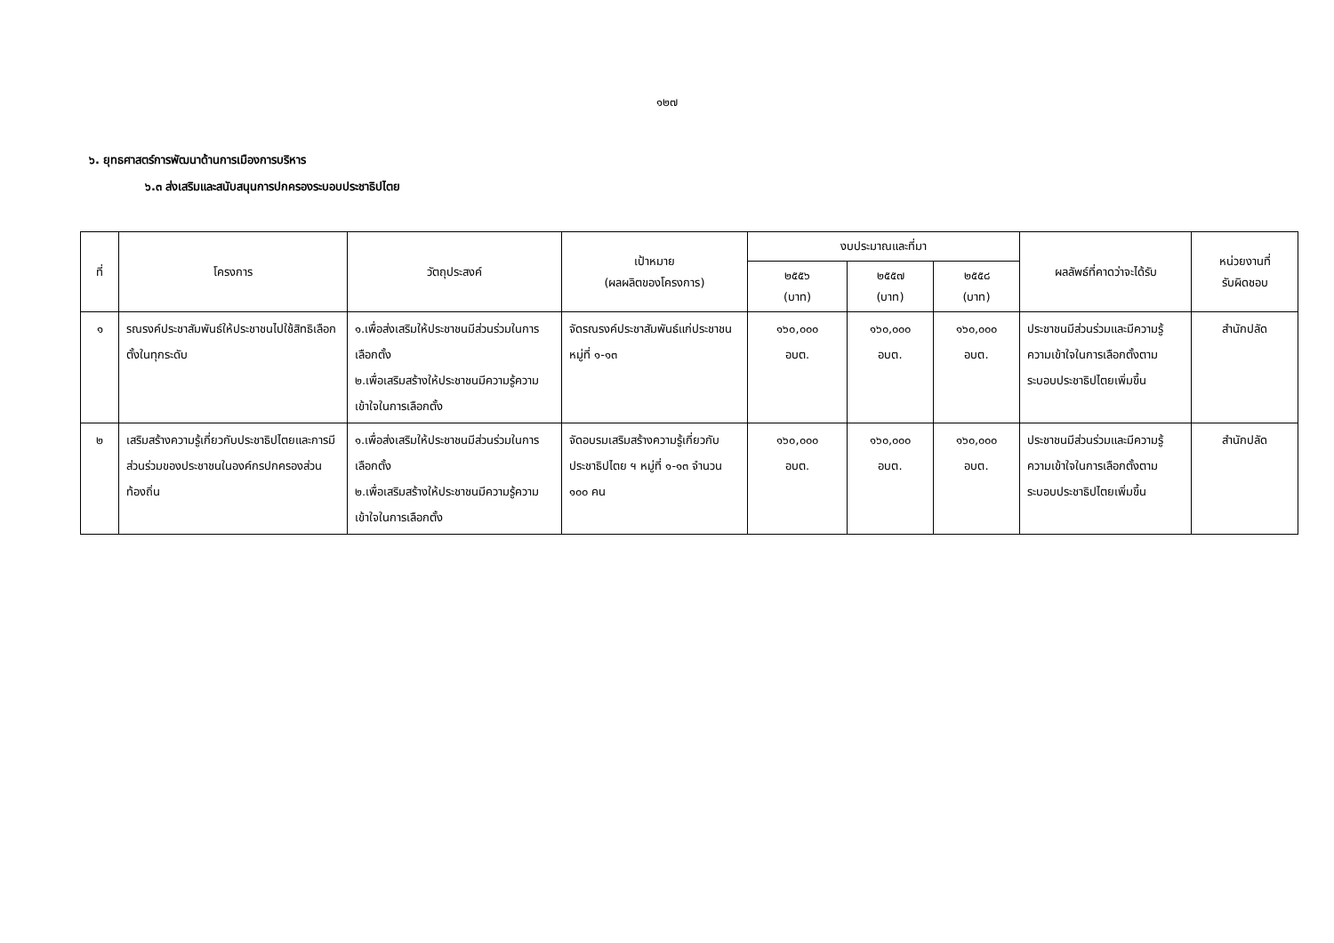๑๒๗
๖. ยุทธศาสตร์การพัฒนาด้านการเมืองการบริหาร
๖.๓ ส่งเสริมและสนับสนุนการปกครองระบอบประชาธิปไตย
| ที่ | โครงการ | วัตถุประสงค์ | เป้าหมาย (ผลผลิตของโครงการ) | งบประมาณและที่มา | | | ผลลัพธ์ที่คาดว่าจะได้รับ | หน่วยงานที่ รับผิดชอบ |
| --- | --- | --- | --- | --- | --- | --- | --- | --- |
| | | | | ๒๕๕๖ (บาท) | ๒๕๕๗ (บาท) | ๒๕๕๘ (บาท) | | |
| ๑ | รณรงค์ประชาสัมพันธ์ให้ประชาชนไปใช้สิทธิเลือกตั้งในทุกระดับ | ๑.เพื่อส่งเสริมให้ประชาชนมีส่วนร่วมในการเลือกตั้ง ๒.เพื่อเสริมสร้างให้ประชาชนมีความรู้ความเข้าใจในการเลือกตั้ง | จัดรณรงค์ประชาสัมพันธ์แก่ประชาชน หมู่ที่ ๑-๑๓ | ๑๖๐,๐๐๐ อบต. | ๑๖๐,๐๐๐ อบต. | ๑๖๐,๐๐๐ อบต. | ประชาชนมีส่วนร่วมและมีความรู้ความเข้าใจในการเลือกตั้งตามระบอบประชาธิปไตยเพิ่มขึ้น | สำนักปลัด |
| ๒ | เสริมสร้างความรู้เกี่ยวกับประชาธิปไตยและการมีส่วนร่วมของประชาชนในองค์กรปกครองส่วนท้องถิ่น | ๑.เพื่อส่งเสริมให้ประชาชนมีส่วนร่วมในการเลือกตั้ง ๒.เพื่อเสริมสร้างให้ประชาชนมีความรู้ความเข้าใจในการเลือกตั้ง | จัดอบรมเสริมสร้างความรู้เกี่ยวกับประชาธิปไตย ฯ หมู่ที่ ๑-๑๓ จำนวน ๑๐๐ คน | ๑๖๐,๐๐๐ อบต. | ๑๖๐,๐๐๐ อบต. | ๑๖๐,๐๐๐ อบต. | ประชาชนมีส่วนร่วมและมีความรู้ความเข้าใจในการเลือกตั้งตามระบอบประชาธิปไตยเพิ่มขึ้น | สำนักปลัด |